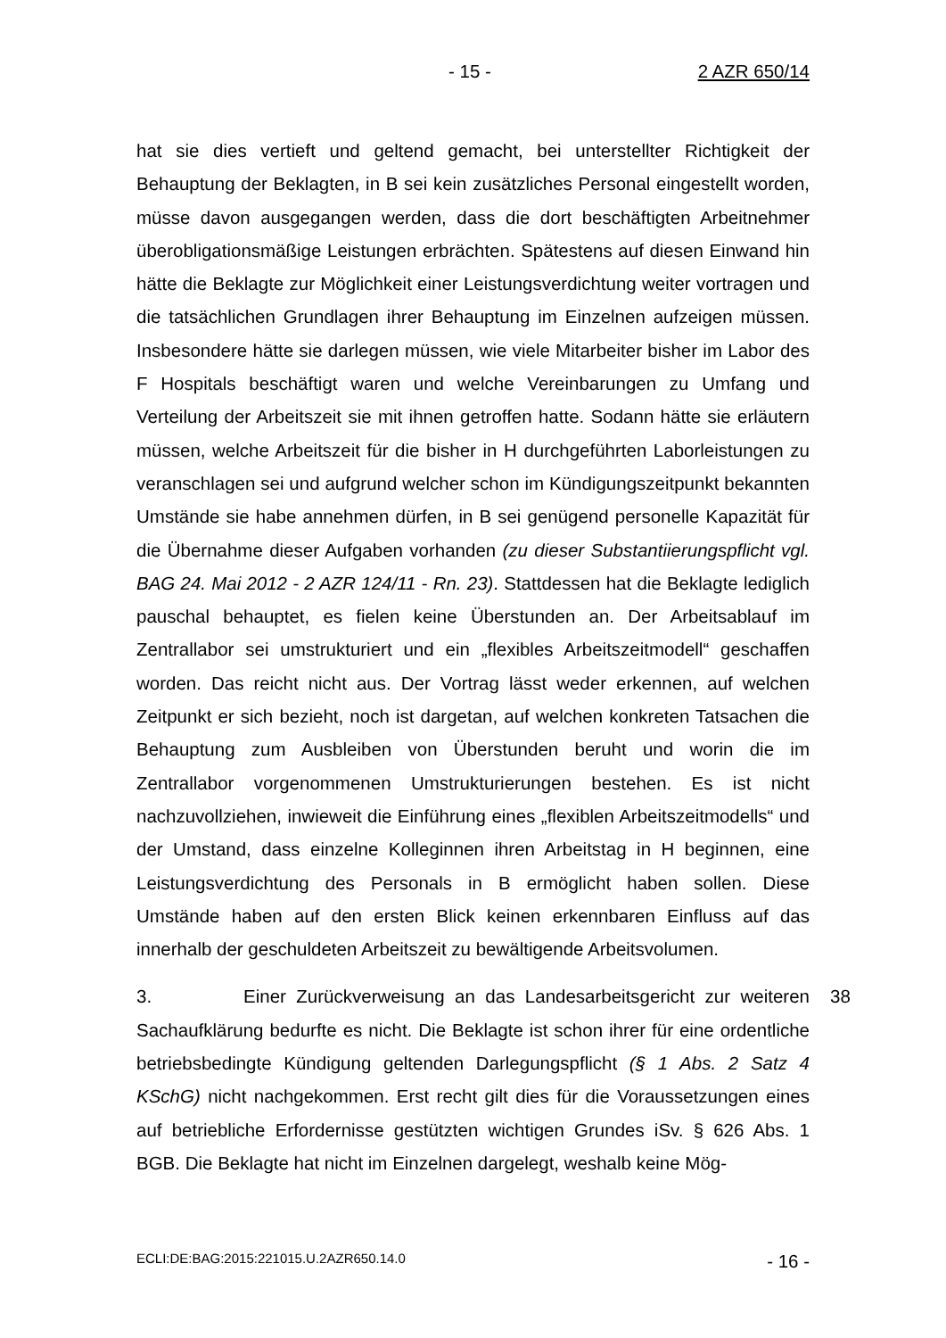- 15 - 2 AZR 650/14
hat sie dies vertieft und geltend gemacht, bei unterstellter Richtigkeit der Behauptung der Beklagten, in B sei kein zusätzliches Personal eingestellt worden, müsse davon ausgegangen werden, dass die dort beschäftigten Arbeitnehmer überobligationsmäßige Leistungen erbrächten. Spätestens auf diesen Einwand hin hätte die Beklagte zur Möglichkeit einer Leistungsverdichtung weiter vortragen und die tatsächlichen Grundlagen ihrer Behauptung im Einzelnen aufzeigen müssen. Insbesondere hätte sie darlegen müssen, wie viele Mitarbeiter bisher im Labor des F Hospitals beschäftigt waren und welche Vereinbarungen zu Umfang und Verteilung der Arbeitszeit sie mit ihnen getroffen hatte. Sodann hätte sie erläutern müssen, welche Arbeitszeit für die bisher in H durchgeführten Laborleistungen zu veranschlagen sei und aufgrund welcher schon im Kündigungszeitpunkt bekannten Umstände sie habe annehmen dürfen, in B sei genügend personelle Kapazität für die Übernahme dieser Aufgaben vorhanden (zu dieser Substantiierungspflicht vgl. BAG 24. Mai 2012 - 2 AZR 124/11 - Rn. 23). Stattdessen hat die Beklagte lediglich pauschal behauptet, es fielen keine Überstunden an. Der Arbeitsablauf im Zentrallabor sei umstrukturiert und ein „flexibles Arbeitszeitmodell“ geschaffen worden. Das reicht nicht aus. Der Vortrag lässt weder erkennen, auf welchen Zeitpunkt er sich bezieht, noch ist dargetan, auf welchen konkreten Tatsachen die Behauptung zum Ausbleiben von Überstunden beruht und worin die im Zentrallabor vorgenommenen Umstrukturierungen bestehen. Es ist nicht nachzuvollziehen, inwieweit die Einführung eines „flexiblen Arbeitszeitmodells“ und der Umstand, dass einzelne Kolleginnen ihren Arbeitstag in H beginnen, eine Leistungsverdichtung des Personals in B ermöglicht haben sollen. Diese Umstände haben auf den ersten Blick keinen erkennbaren Einfluss auf das innerhalb der geschuldeten Arbeitszeit zu bewältigende Arbeitsvolumen.
38
3. Einer Zurückverweisung an das Landesarbeitsgericht zur weiteren Sachaufklärung bedurfte es nicht. Die Beklagte ist schon ihrer für eine ordentliche betriebsbedingte Kündigung geltenden Darlegungspflicht (§ 1 Abs. 2 Satz 4 KSchG) nicht nachgekommen. Erst recht gilt dies für die Voraussetzungen eines auf betriebliche Erfordernisse gestützten wichtigen Grundes iSv. § 626 Abs. 1 BGB. Die Beklagte hat nicht im Einzelnen dargelegt, weshalb keine Mög-
ECLI:DE:BAG:2015:221015.U.2AZR650.14.0 - 16 -